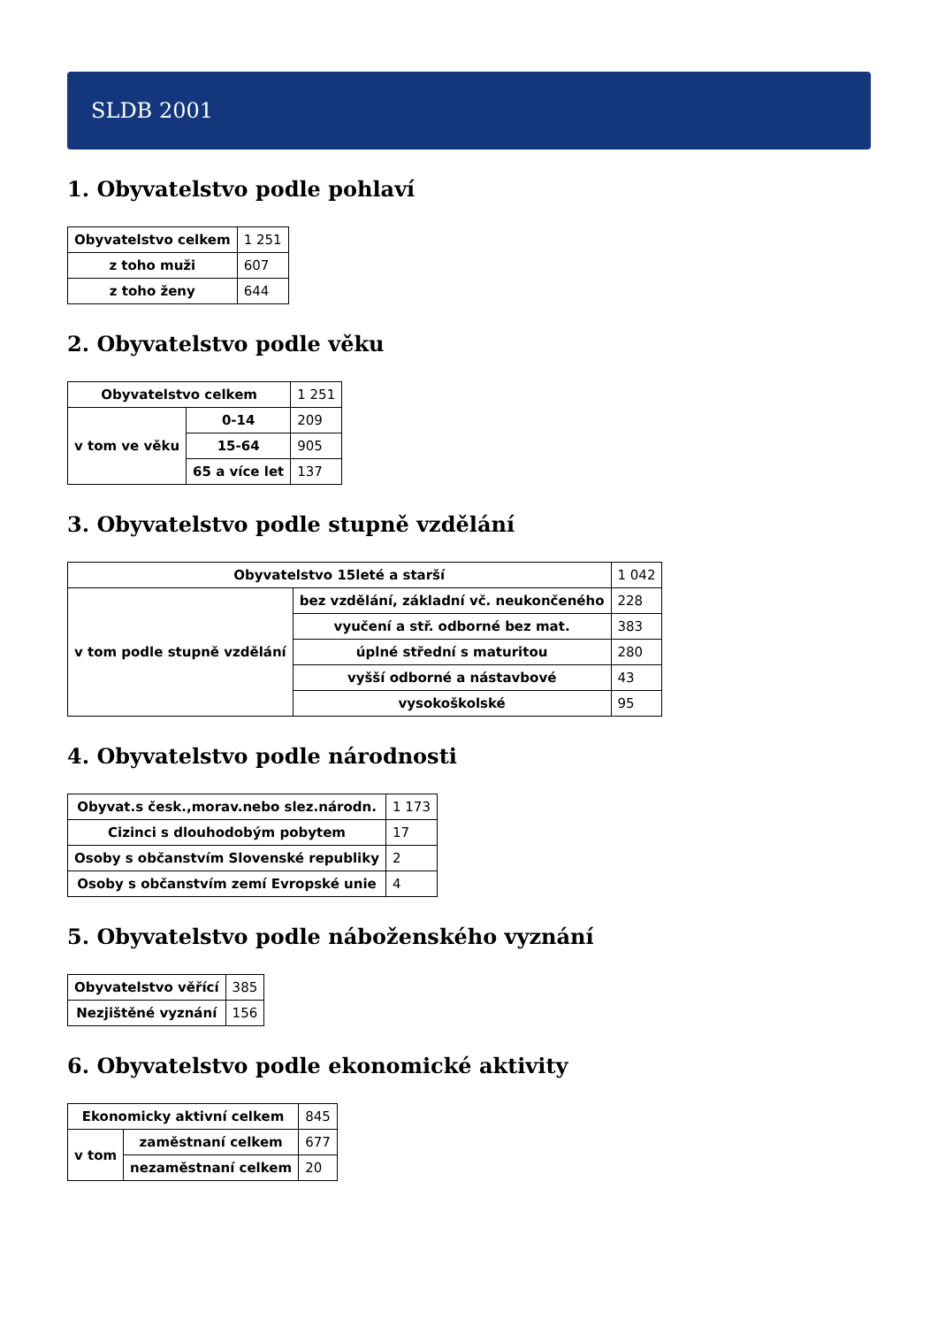SLDB 2001
1. Obyvatelstvo podle pohlaví
| Obyvatelstvo celkem | 1 251 |
| z toho muži | 607 |
| z toho ženy | 644 |
2. Obyvatelstvo podle věku
| Obyvatelstvo celkem | | 1 251 |
| v tom ve věku | 0-14 | 209 |
| | 15-64 | 905 |
| | 65 a více let | 137 |
3. Obyvatelstvo podle stupně vzdělání
| Obyvatelstvo 15leté a starší | | 1 042 |
| v tom podle stupně vzdělání | bez vzdělání, základní vč. neukončeného | 228 |
| | vyučení a stř. odborné bez mat. | 383 |
| | úplné střední s maturitou | 280 |
| | vyšší odborné a nástavbové | 43 |
| | vysokoškolské | 95 |
4. Obyvatelstvo podle národnosti
| Obyvat.s česk.,morav.nebo slez.národn. | 1 173 |
| Cizinci s dlouhodobým pobytem | 17 |
| Osoby s občanstvím Slovenské republiky | 2 |
| Osoby s občanstvím zemí Evropské unie | 4 |
5. Obyvatelstvo podle náboženského vyznání
| Obyvatelstvo věřící | 385 |
| Nezjištěné vyznání | 156 |
6. Obyvatelstvo podle ekonomické aktivity
| Ekonomicky aktivní celkem | | 845 |
| v tom | zaměstnaní celkem | 677 |
| | nezaměstnaní celkem | 20 |